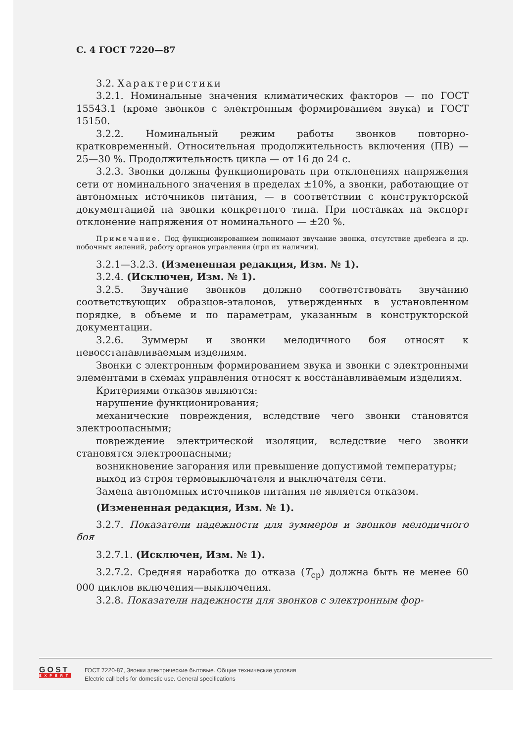С. 4 ГОСТ 7220—87
3.2. Характеристики
3.2.1. Номинальные значения климатических факторов — по ГОСТ 15543.1 (кроме звонков с электронным формированием звука) и ГОСТ 15150.
3.2.2. Номинальный режим работы звонков повторно-кратковременный. Относительная продолжительность включения (ПВ) — 25—30 %. Продолжительность цикла — от 16 до 24 с.
3.2.3. Звонки должны функционировать при отклонениях напряжения сети от номинального значения в пределах ±10%, а звонки, работающие от автономных источников питания, — в соответствии с конструкторской документацией на звонки конкретного типа. При поставках на экспорт отклонение напряжения от номинального — ±20 %.
Примечание. Под функционированием понимают звучание звонка, отсутствие дребезга и др. побочных явлений, работу органов управления (при их наличии).
3.2.1—3.2.3. (Измененная редакция, Изм. № 1).
3.2.4. (Исключен, Изм. № 1).
3.2.5. Звучание звонков должно соответствовать звучанию соответствующих образцов-эталонов, утвержденных в установленном порядке, в объеме и по параметрам, указанным в конструкторской документации.
3.2.6. Зуммеры и звонки мелодичного боя относят к невосстанавливаемым изделиям.
Звонки с электронным формированием звука и звонки с электронными элементами в схемах управления относят к восстанавливаемым изделиям.
Критериями отказов являются:
нарушение функционирования;
механические повреждения, вследствие чего звонки становятся электроопасными;
повреждение электрической изоляции, вследствие чего звонки становятся электроопасными;
возникновение загорания или превышение допустимой температуры;
выход из строя термовыключателя и выключателя сети.
Замена автономных источников питания не является отказом.
(Измененная редакция, Изм. № 1).
3.2.7. Показатели надежности для зуммеров и звонков мелодичного боя
3.2.7.1. (Исключен, Изм. № 1).
3.2.7.2. Средняя наработка до отказа (T<sub>ср</sub>) должна быть не менее 60 000 циклов включения—выключения.
3.2.8. Показатели надежности для звонков с электронным фор-
GOST
EXPERT
ГОСТ 7220-87, Звонки электрические бытовые. Общие технические условия
Electric call bells for domestic use. General specifications